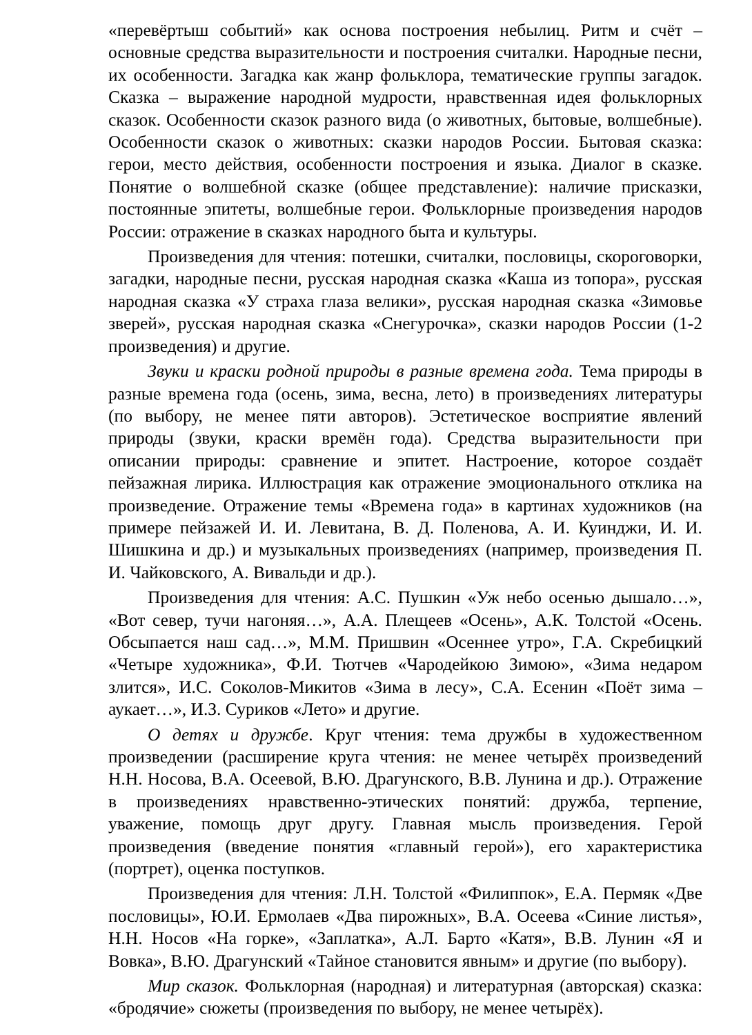«перевёртыш событий» как основа построения небылиц. Ритм и счёт – основные средства выразительности и построения считалки. Народные песни, их особенности. Загадка как жанр фольклора, тематические группы загадок. Сказка – выражение народной мудрости, нравственная идея фольклорных сказок. Особенности сказок разного вида (о животных, бытовые, волшебные). Особенности сказок о животных: сказки народов России. Бытовая сказка: герои, место действия, особенности построения и языка. Диалог в сказке. Понятие о волшебной сказке (общее представление): наличие присказки, постоянные эпитеты, волшебные герои. Фольклорные произведения народов России: отражение в сказках народного быта и культуры.
Произведения для чтения: потешки, считалки, пословицы, скороговорки, загадки, народные песни, русская народная сказка «Каша из топора», русская народная сказка «У страха глаза велики», русская народная сказка «Зимовье зверей», русская народная сказка «Снегурочка», сказки народов России (1-2 произведения) и другие.
Звуки и краски родной природы в разные времена года. Тема природы в разные времена года (осень, зима, весна, лето) в произведениях литературы (по выбору, не менее пяти авторов). Эстетическое восприятие явлений природы (звуки, краски времён года). Средства выразительности при описании природы: сравнение и эпитет. Настроение, которое создаёт пейзажная лирика. Иллюстрация как отражение эмоционального отклика на произведение. Отражение темы «Времена года» в картинах художников (на примере пейзажей И. И. Левитана, В. Д. Поленова, А. И. Куинджи, И. И. Шишкина и др.) и музыкальных произведениях (например, произведения П. И. Чайковского, А. Вивальди и др.).
Произведения для чтения: А.С. Пушкин «Уж небо осенью дышало…», «Вот север, тучи нагоняя…», А.А. Плещеев «Осень», А.К. Толстой «Осень. Обсыпается наш сад…», М.М. Пришвин «Осеннее утро», Г.А. Скребицкий «Четыре художника», Ф.И. Тютчев «Чародейкою Зимою», «Зима недаром злится», И.С. Соколов-Микитов «Зима в лесу», С.А. Есенин «Поёт зима – аукает…», И.З. Суриков «Лето» и другие.
О детях и дружбе. Круг чтения: тема дружбы в художественном произведении (расширение круга чтения: не менее четырёх произведений Н.Н. Носова, В.А. Осеевой, В.Ю. Драгунского, В.В. Лунина и др.). Отражение в произведениях нравственно-этических понятий: дружба, терпение, уважение, помощь друг другу. Главная мысль произведения. Герой произведения (введение понятия «главный герой»), его характеристика (портрет), оценка поступков.
Произведения для чтения: Л.Н. Толстой «Филиппок», Е.А. Пермяк «Две пословицы», Ю.И. Ермолаев «Два пирожных», В.А. Осеева «Синие листья», Н.Н. Носов «На горке», «Заплатка», А.Л. Барто «Катя», В.В. Лунин «Я и Вовка», В.Ю. Драгунский «Тайное становится явным» и другие (по выбору).
Мир сказок. Фольклорная (народная) и литературная (авторская) сказка: «бродячие» сюжеты (произведения по выбору, не менее четырёх).